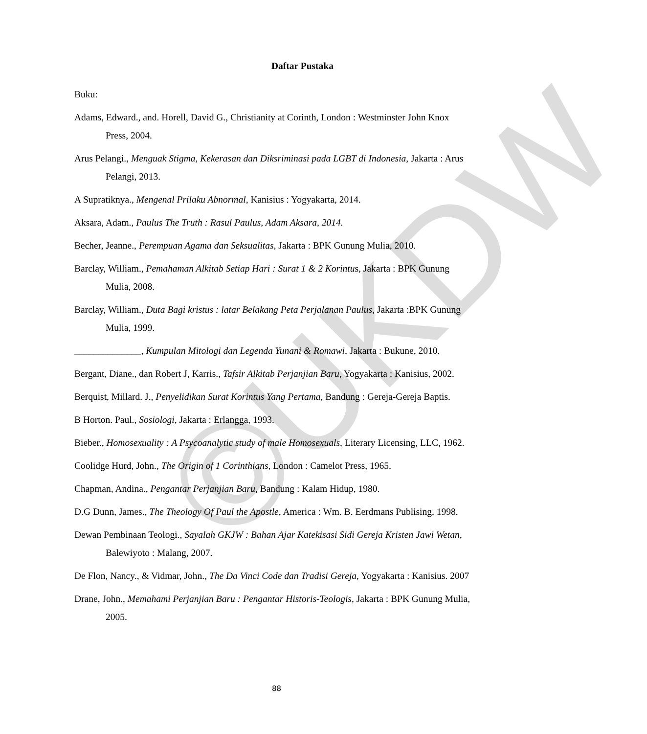©UKDW
Daftar Pustaka
Buku:
Adams, Edward., and. Horell, David G., Christianity at Corinth, London : Westminster John Knox Press, 2004.
Arus Pelangi., Menguak Stigma, Kekerasan dan Diksriminasi pada LGBT di Indonesia, Jakarta : Arus Pelangi, 2013.
A Supratiknya., Mengenal Prilaku Abnormal, Kanisius : Yogyakarta, 2014.
Aksara, Adam., Paulus The Truth : Rasul Paulus, Adam Aksara, 2014.
Becher, Jeanne., Perempuan Agama dan Seksualitas, Jakarta : BPK Gunung Mulia, 2010.
Barclay, William., Pemahaman Alkitab Setiap Hari : Surat 1 & 2 Korintus, Jakarta : BPK Gunung Mulia, 2008.
Barclay, William., Duta Bagi kristus : latar Belakang Peta Perjalanan Paulus, Jakarta :BPK Gunung Mulia, 1999.
______________, Kumpulan Mitologi dan Legenda Yunani & Romawi, Jakarta : Bukune, 2010.
Bergant, Diane., dan Robert J, Karris., Tafsir Alkitab Perjanjian Baru, Yogyakarta : Kanisius, 2002.
Berquist, Millard. J., Penyelidikan Surat Korintus Yang Pertama, Bandung : Gereja-Gereja Baptis.
B Horton. Paul., Sosiologi, Jakarta : Erlangga, 1993.
Bieber., Homosexuality : A Psycoanalytic study of male Homosexuals, Literary Licensing, LLC, 1962.
Coolidge Hurd, John., The Origin of 1 Corinthians, London : Camelot Press, 1965.
Chapman, Andina., Pengantar Perjanjian Baru, Bandung : Kalam Hidup, 1980.
D.G Dunn, James., The Theology Of Paul the Apostle, America : Wm. B. Eerdmans Publising, 1998.
Dewan Pembinaan Teologi., Sayalah GKJW : Bahan Ajar Katekisasi Sidi Gereja Kristen Jawi Wetan, Balewiyoto : Malang, 2007.
De Flon, Nancy., & Vidmar, John., The Da Vinci Code dan Tradisi Gereja, Yogyakarta : Kanisius. 2007
Drane, John., Memahami Perjanjian Baru : Pengantar Historis-Teologis, Jakarta : BPK Gunung Mulia, 2005.
88